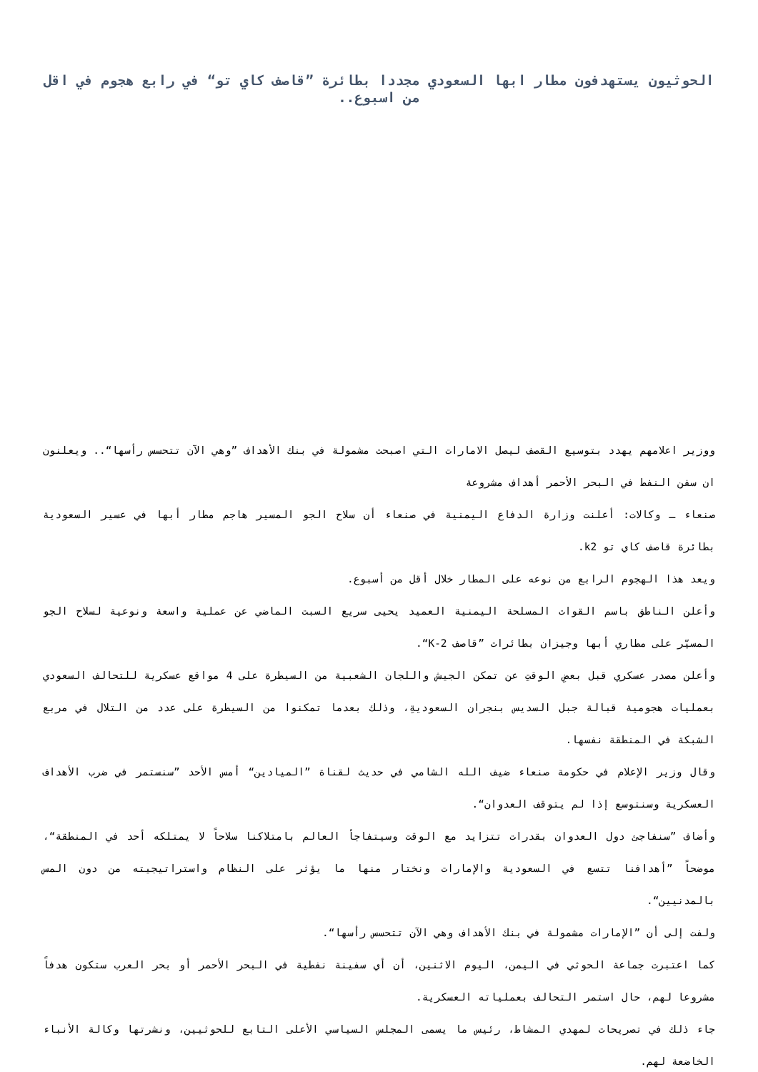الحوثيون يستهدفون مطار ابها السعودي مجددا بطائرة ”قاصف كاي تو“ في رابع هجوم في اقل من اسبوع..
ووزير اعلامهم يهدد بتوسيع القصف ليصل الامارات التي اصبحت مشمولة في بنك الأهداف ”وهي الآن تتحسس رأسها“.. ويعلنون ان سفن النفط في البحر الأحمر أهداف مشروعة
صنعاء ـ وكالات: أعلنت وزارة الدفاع اليمنية في صنعاء أن سلاح الجو المسير هاجم مطار أبها في عسير السعودية بطائرة قاصف كاي تو k2.
ويعد هذا الهجوم الرابع من نوعه على المطار خلال أقل من أسبوع.
وأعلن الناطق باسم القوات المسلحة اليمنية العميد يحيى سريع السبت الماضي عن عملية واسعة ونوعية لسلاح الجو المسيّر على مطاري أبها وجيزان بطائرات ”قاصف K-2“.
وأعلن مصدر عسكري قبل بعضِ الوقتِ عن تمكن الجيش واللجان الشعبية من السيطرة على 4 مواقع عسكرية للتحالف السعودي بعمليات هجومية قبالة جبل السديس بنجران السعوديةِ، وذلك بعدما تمكنوا من السيطرة على عدد من التلال في مربع الشبكة في المنطقة نفسها.
وقال وزير الإعلام في حكومة صنعاء ضيف الله الشامي في حديث لقناة ”الميادين“ أمس الأحد ”سنستمر في ضرب الأهداف العسكرية وسنتوسع إذا لم يتوقف العدوان“.
وأضاف ”سنفاجئ دول العدوان بقدرات تتزايد مع الوقت وسيتفاجأ العالم بامتلاكنا سلاحاً لا يمتلكه أحد في المنطقة“، موضحاً ”أهدافنا تتسع في السعودية والإمارات ونختار منها ما يؤثر على النظام واستراتيجيته من دون المس بالمدنيين“.
ولفت إلى أن ”الإمارات مشمولة في بنك الأهداف وهي الآن تتحسس رأسها“.
كما اعتبرت جماعة الحوثي في اليمن، اليوم الاثنين، أن أي سفينة نفطية في البحر الأحمر أو بحر العرب ستكون هدفاً مشروعا لهم، حال استمر التحالف بعملياته العسكرية.
جاء ذلك في تصريحات لمهدي المشاط، رئيس ما يسمى المجلس السياسي الأعلى التابع للحوثيين، ونشرتها وكالة الأنباء الخاضعة لهم.